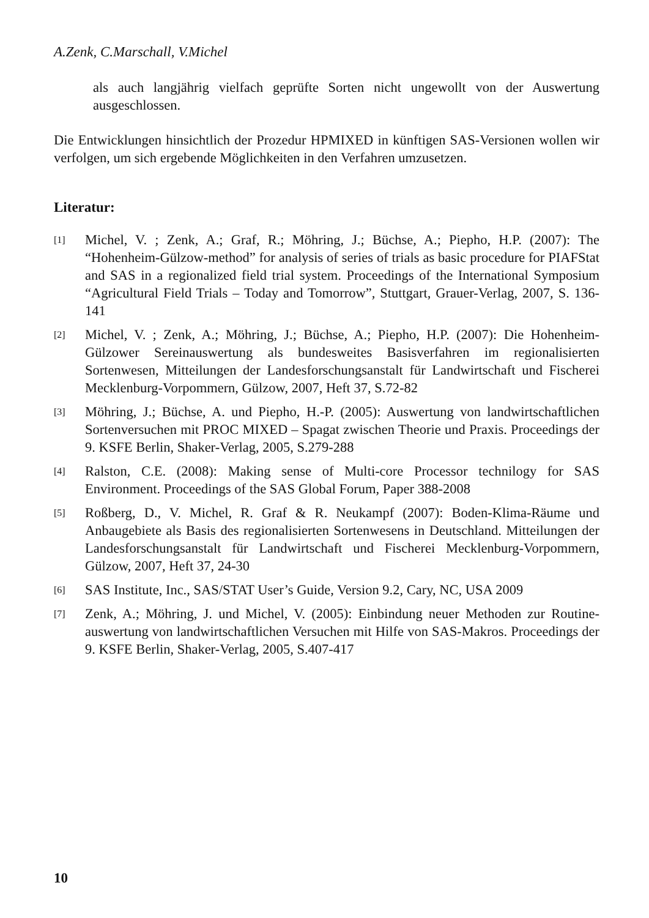A.Zenk, C.Marschall, V.Michel
als auch langjährig vielfach geprüfte Sorten nicht ungewollt von der Auswertung ausgeschlossen.
Die Entwicklungen hinsichtlich der Prozedur HPMIXED in künftigen SAS-Versionen wollen wir verfolgen, um sich ergebende Möglichkeiten in den Verfahren umzusetzen.
Literatur:
[1] Michel, V. ; Zenk, A.; Graf, R.; Möhring, J.; Büchse, A.; Piepho, H.P. (2007): The “Hohenheim-Gülzow-method” for analysis of series of trials as basic procedure for PIAFStat and SAS in a regionalized field trial system. Proceedings of the International Symposium “Agricultural Field Trials – Today and Tomorrow”, Stuttgart, Grauer-Verlag, 2007, S. 136-141
[2] Michel, V. ; Zenk, A.; Möhring, J.; Büchse, A.; Piepho, H.P. (2007): Die Hohenheim-Gülzower Sereinauswertung als bundesweites Basisverfahren im regionalisierten Sortenwesen, Mitteilungen der Landesforschungsanstalt für Landwirtschaft und Fischerei Mecklenburg-Vorpommern, Gülzow, 2007, Heft 37, S.72-82
[3] Möhring, J.; Büchse, A. und Piepho, H.-P. (2005): Auswertung von landwirtschaftlichen Sortenversuchen mit PROC MIXED – Spagat zwischen Theorie und Praxis. Proceedings der 9. KSFE Berlin, Shaker-Verlag, 2005, S.279-288
[4] Ralston, C.E. (2008): Making sense of Multi-core Processor technilogy for SAS Environment. Proceedings of the SAS Global Forum, Paper 388-2008
[5] Roßberg, D., V. Michel, R. Graf & R. Neukampf (2007): Boden-Klima-Räume und Anbaugebiete als Basis des regionalisierten Sortenwesens in Deutschland. Mitteilungen der Landesforschungsanstalt für Landwirtschaft und Fischerei Mecklenburg-Vorpommern, Gülzow, 2007, Heft 37, 24-30
[6] SAS Institute, Inc., SAS/STAT User’s Guide, Version 9.2, Cary, NC, USA 2009
[7] Zenk, A.; Möhring, J. und Michel, V. (2005): Einbindung neuer Methoden zur Routine-auswertung von landwirtschaftlichen Versuchen mit Hilfe von SAS-Makros. Proceedings der 9. KSFE Berlin, Shaker-Verlag, 2005, S.407-417
10